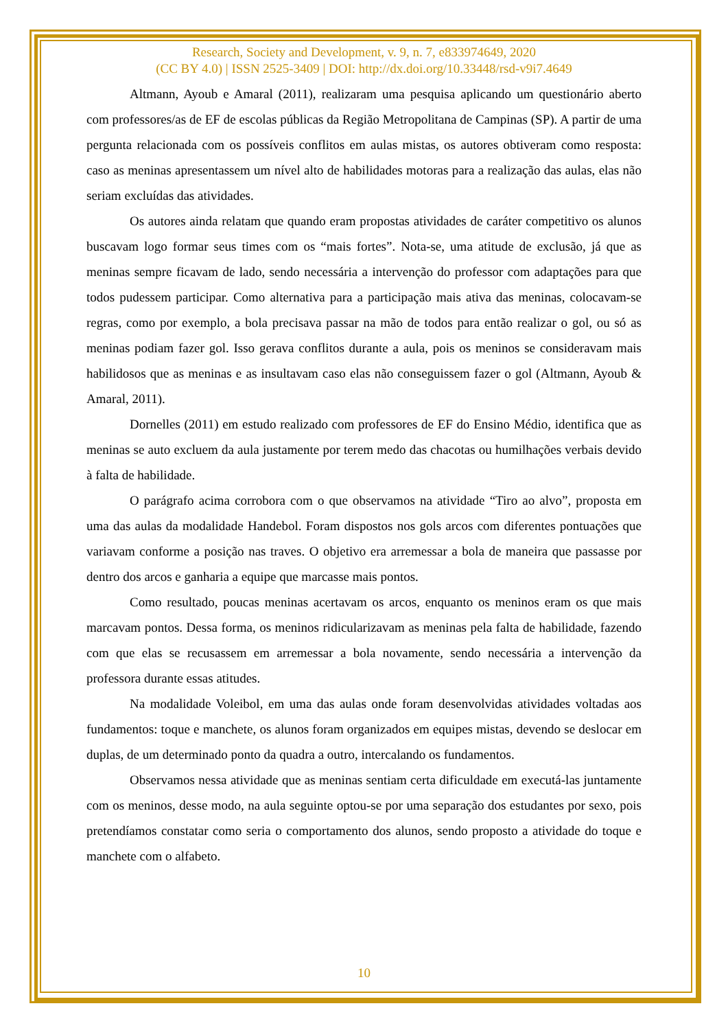Research, Society and Development, v. 9, n. 7, e833974649, 2020
(CC BY 4.0) | ISSN 2525-3409 | DOI: http://dx.doi.org/10.33448/rsd-v9i7.4649
Altmann, Ayoub e Amaral (2011), realizaram uma pesquisa aplicando um questionário aberto com professores/as de EF de escolas públicas da Região Metropolitana de Campinas (SP). A partir de uma pergunta relacionada com os possíveis conflitos em aulas mistas, os autores obtiveram como resposta: caso as meninas apresentassem um nível alto de habilidades motoras para a realização das aulas, elas não seriam excluídas das atividades.
Os autores ainda relatam que quando eram propostas atividades de caráter competitivo os alunos buscavam logo formar seus times com os “mais fortes”. Nota-se, uma atitude de exclusão, já que as meninas sempre ficavam de lado, sendo necessária a intervenção do professor com adaptações para que todos pudessem participar. Como alternativa para a participação mais ativa das meninas, colocavam-se regras, como por exemplo, a bola precisava passar na mão de todos para então realizar o gol, ou só as meninas podiam fazer gol. Isso gerava conflitos durante a aula, pois os meninos se consideravam mais habilidosos que as meninas e as insultavam caso elas não conseguissem fazer o gol (Altmann, Ayoub & Amaral, 2011).
Dornelles (2011) em estudo realizado com professores de EF do Ensino Médio, identifica que as meninas se auto excluem da aula justamente por terem medo das chacotas ou humilhações verbais devido à falta de habilidade.
O parágrafo acima corrobora com o que observamos na atividade “Tiro ao alvo”, proposta em uma das aulas da modalidade Handebol. Foram dispostos nos gols arcos com diferentes pontuações que variavam conforme a posição nas traves. O objetivo era arremessar a bola de maneira que passasse por dentro dos arcos e ganharia a equipe que marcasse mais pontos.
Como resultado, poucas meninas acertavam os arcos, enquanto os meninos eram os que mais marcavam pontos. Dessa forma, os meninos ridicularizavam as meninas pela falta de habilidade, fazendo com que elas se recusassem em arremessar a bola novamente, sendo necessária a intervenção da professora durante essas atitudes.
Na modalidade Voleibol, em uma das aulas onde foram desenvolvidas atividades voltadas aos fundamentos: toque e manchete, os alunos foram organizados em equipes mistas, devendo se deslocar em duplas, de um determinado ponto da quadra a outro, intercalando os fundamentos.
Observamos nessa atividade que as meninas sentiam certa dificuldade em executá-las juntamente com os meninos, desse modo, na aula seguinte optou-se por uma separação dos estudantes por sexo, pois pretendíamos constatar como seria o comportamento dos alunos, sendo proposto a atividade do toque e manchete com o alfabeto.
10